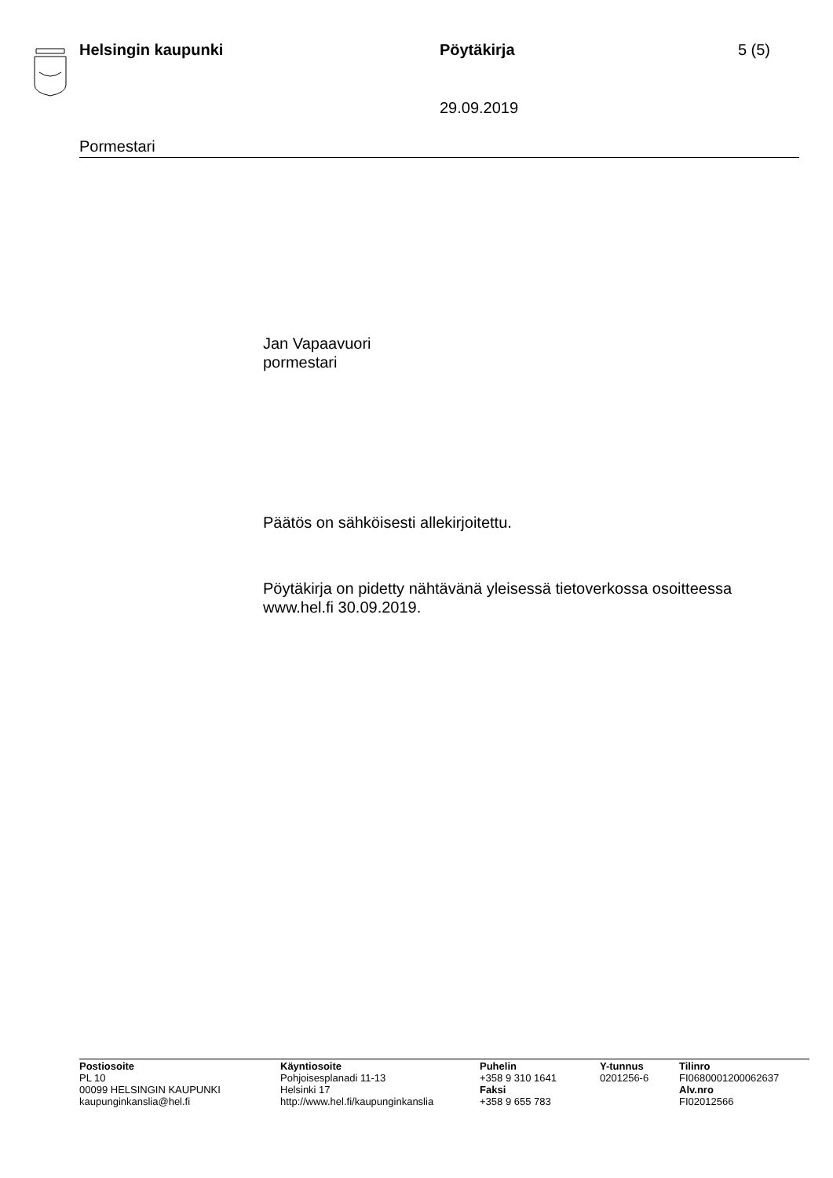Helsingin kaupunki Pöytäkirja 5 (5)
29.09.2019
Pormestari
Jan Vapaavuori
pormestari
Päätös on sähköisesti allekirjoitettu.
Pöytäkirja on pidetty nähtävänä yleisessä tietoverkossa osoitteessa www.hel.fi 30.09.2019.
Postiosoite
PL 10
00099 HELSINGIN KAUPUNKI
kaupunginkanslia@hel.fi
Käyntiosoite
Pohjoisesplanadi 11-13
Helsinki 17
http://www.hel.fi/kaupunginkanslia
Puhelin
+358 9 310 1641
Faksi
+358 9 655 783
Y-tunnus
0201256-6
Tilinro
FI0680001200062637
Alv.nro
FI02012566